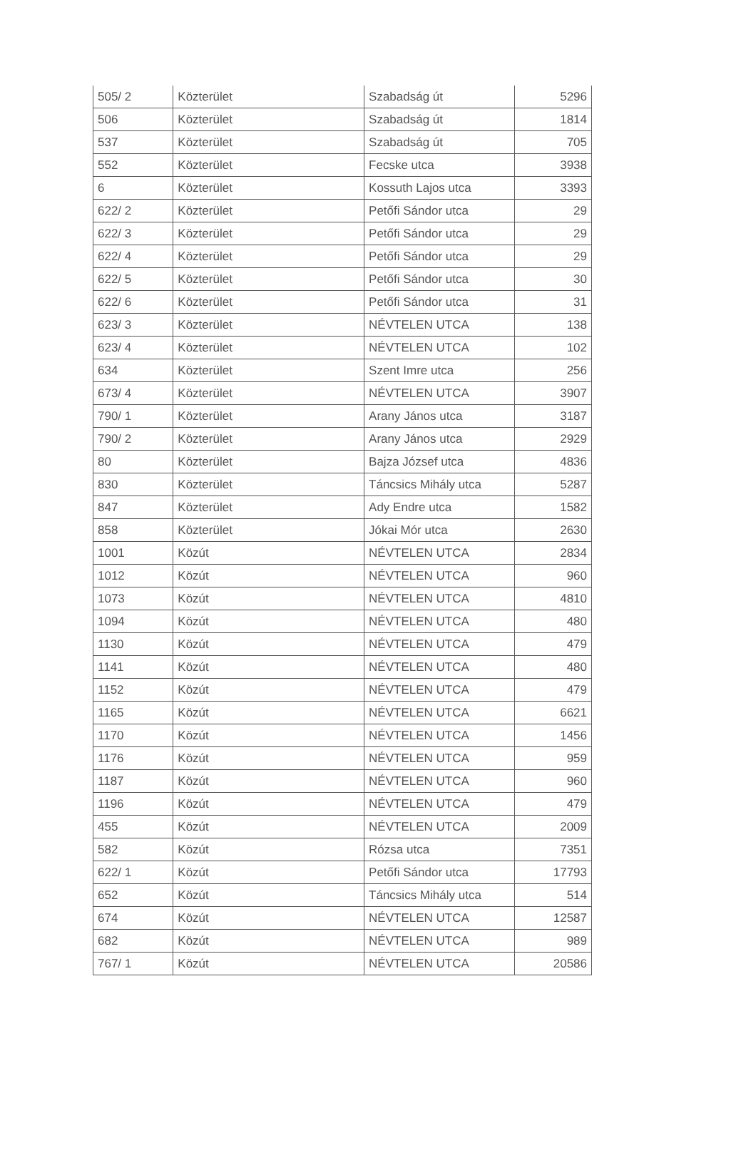| 505/ 2 | Közterület | Szabadság út | 5296 |
| 506 | Közterület | Szabadság út | 1814 |
| 537 | Közterület | Szabadság út | 705 |
| 552 | Közterület | Fecske utca | 3938 |
| 6 | Közterület | Kossuth Lajos utca | 3393 |
| 622/ 2 | Közterület | Petőfi Sándor utca | 29 |
| 622/ 3 | Közterület | Petőfi Sándor utca | 29 |
| 622/ 4 | Közterület | Petőfi Sándor utca | 29 |
| 622/ 5 | Közterület | Petőfi Sándor utca | 30 |
| 622/ 6 | Közterület | Petőfi Sándor utca | 31 |
| 623/ 3 | Közterület | NÉVTELEN UTCA | 138 |
| 623/ 4 | Közterület | NÉVTELEN UTCA | 102 |
| 634 | Közterület | Szent Imre utca | 256 |
| 673/ 4 | Közterület | NÉVTELEN UTCA | 3907 |
| 790/ 1 | Közterület | Arany János utca | 3187 |
| 790/ 2 | Közterület | Arany János utca | 2929 |
| 80 | Közterület | Bajza József utca | 4836 |
| 830 | Közterület | Táncsics Mihály utca | 5287 |
| 847 | Közterület | Ady Endre utca | 1582 |
| 858 | Közterület | Jókai Mór utca | 2630 |
| 1001 | Közút | NÉVTELEN UTCA | 2834 |
| 1012 | Közút | NÉVTELEN UTCA | 960 |
| 1073 | Közút | NÉVTELEN UTCA | 4810 |
| 1094 | Közút | NÉVTELEN UTCA | 480 |
| 1130 | Közút | NÉVTELEN UTCA | 479 |
| 1141 | Közút | NÉVTELEN UTCA | 480 |
| 1152 | Közút | NÉVTELEN UTCA | 479 |
| 1165 | Közút | NÉVTELEN UTCA | 6621 |
| 1170 | Közút | NÉVTELEN UTCA | 1456 |
| 1176 | Közút | NÉVTELEN UTCA | 959 |
| 1187 | Közút | NÉVTELEN UTCA | 960 |
| 1196 | Közút | NÉVTELEN UTCA | 479 |
| 455 | Közút | NÉVTELEN UTCA | 2009 |
| 582 | Közút | Rózsa utca | 7351 |
| 622/ 1 | Közút | Petőfi Sándor utca | 17793 |
| 652 | Közút | Táncsics Mihály utca | 514 |
| 674 | Közút | NÉVTELEN UTCA | 12587 |
| 682 | Közút | NÉVTELEN UTCA | 989 |
| 767/ 1 | Közút | NÉVTELEN UTCA | 20586 |